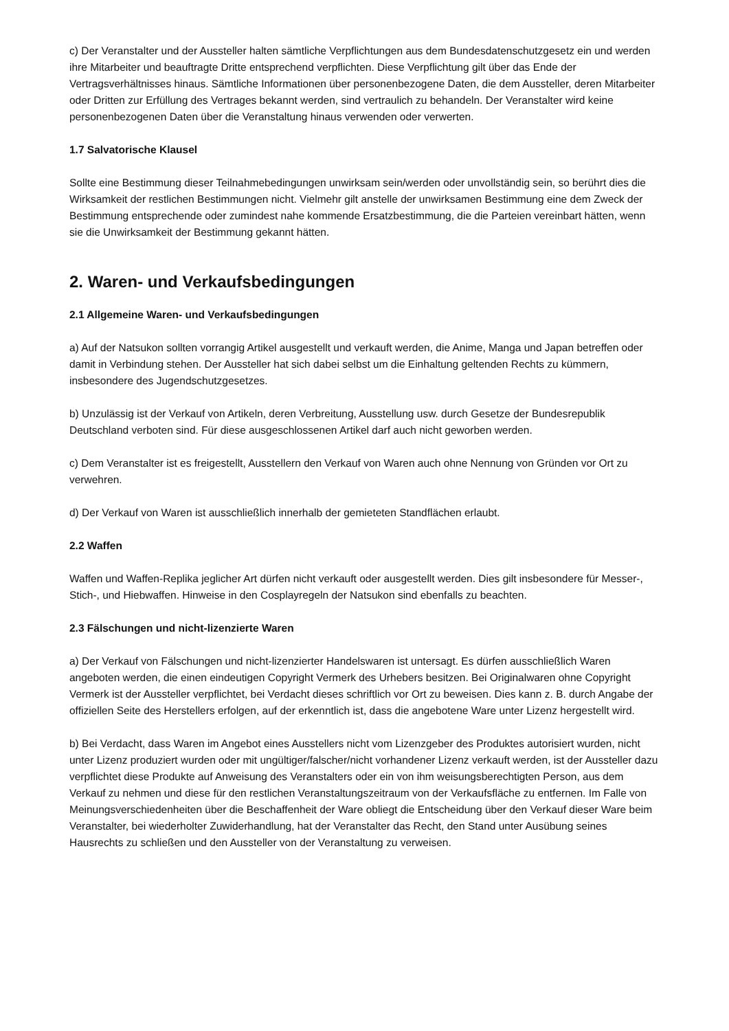c) Der Veranstalter und der Aussteller halten sämtliche Verpflichtungen aus dem Bundesdatenschutzgesetz ein und werden ihre Mitarbeiter und beauftragte Dritte entsprechend verpflichten. Diese Verpflichtung gilt über das Ende der Vertragsverhältnisses hinaus. Sämtliche Informationen über personenbezogene Daten, die dem Aussteller, deren Mitarbeiter oder Dritten zur Erfüllung des Vertrages bekannt werden, sind vertraulich zu behandeln. Der Veranstalter wird keine personenbezogenen Daten über die Veranstaltung hinaus verwenden oder verwerten.
1.7 Salvatorische Klausel
Sollte eine Bestimmung dieser Teilnahmebedingungen unwirksam sein/werden oder unvollständig sein, so berührt dies die Wirksamkeit der restlichen Bestimmungen nicht. Vielmehr gilt anstelle der unwirksamen Bestimmung eine dem Zweck der Bestimmung entsprechende oder zumindest nahe kommende Ersatzbestimmung, die die Parteien vereinbart hätten, wenn sie die Unwirksamkeit der Bestimmung gekannt hätten.
2. Waren- und Verkaufsbedingungen
2.1 Allgemeine Waren- und Verkaufsbedingungen
a) Auf der Natsukon sollten vorrangig Artikel ausgestellt und verkauft werden, die Anime, Manga und Japan betreffen oder damit in Verbindung stehen. Der Aussteller hat sich dabei selbst um die Einhaltung geltenden Rechts zu kümmern, insbesondere des Jugendschutzgesetzes.
b) Unzulässig ist der Verkauf von Artikeln, deren Verbreitung, Ausstellung usw. durch Gesetze der Bundesrepublik Deutschland verboten sind. Für diese ausgeschlossenen Artikel darf auch nicht geworben werden.
c) Dem Veranstalter ist es freigestellt, Ausstellern den Verkauf von Waren auch ohne Nennung von Gründen vor Ort zu verwehren.
d) Der Verkauf von Waren ist ausschließlich innerhalb der gemieteten Standflächen erlaubt.
2.2 Waffen
Waffen und Waffen-Replika jeglicher Art dürfen nicht verkauft oder ausgestellt werden. Dies gilt insbesondere für Messer-, Stich-, und Hiebwaffen. Hinweise in den Cosplayregeln der Natsukon sind ebenfalls zu beachten.
2.3 Fälschungen und nicht-lizenzierte Waren
a) Der Verkauf von Fälschungen und nicht-lizenzierter Handelswaren ist untersagt. Es dürfen ausschließlich Waren angeboten werden, die einen eindeutigen Copyright Vermerk des Urhebers besitzen. Bei Originalwaren ohne Copyright Vermerk ist der Aussteller verpflichtet, bei Verdacht dieses schriftlich vor Ort zu beweisen. Dies kann z. B. durch Angabe der offiziellen Seite des Herstellers erfolgen, auf der erkenntlich ist, dass die angebotene Ware unter Lizenz hergestellt wird.
b) Bei Verdacht, dass Waren im Angebot eines Ausstellers nicht vom Lizenzgeber des Produktes autorisiert wurden, nicht unter Lizenz produziert wurden oder mit ungültiger/falscher/nicht vorhandener Lizenz verkauft werden, ist der Aussteller dazu verpflichtet diese Produkte auf Anweisung des Veranstalters oder ein von ihm weisungsberechtigten Person, aus dem Verkauf zu nehmen und diese für den restlichen Veranstaltungszeitraum von der Verkaufsfläche zu entfernen. Im Falle von Meinungsverschiedenheiten über die Beschaffenheit der Ware obliegt die Entscheidung über den Verkauf dieser Ware beim Veranstalter, bei wiederholter Zuwiderhandlung, hat der Veranstalter das Recht, den Stand unter Ausübung seines Hausrechts zu schließen und den Aussteller von der Veranstaltung zu verweisen.